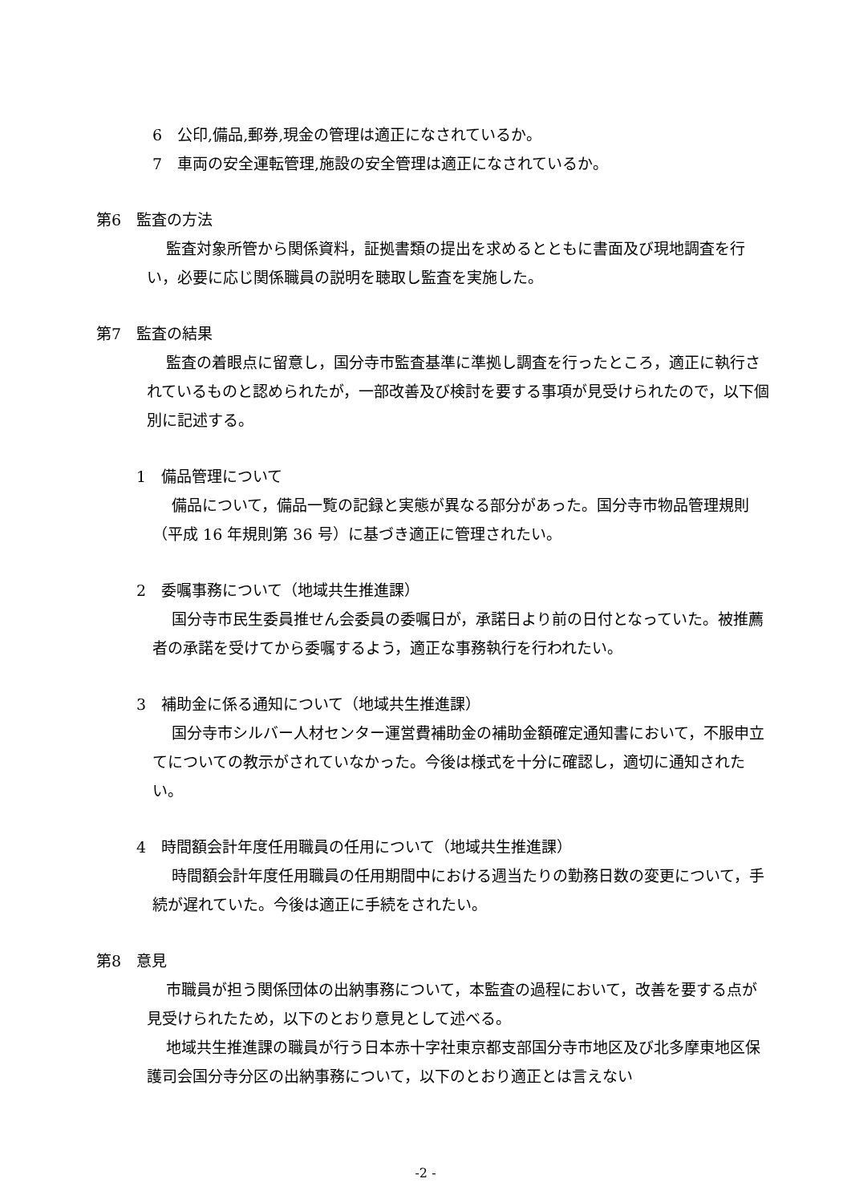6　公印,備品,郵券,現金の管理は適正になされているか。
7　車両の安全運転管理,施設の安全管理は適正になされているか。
第6　監査の方法
監査対象所管から関係資料，証拠書類の提出を求めるとともに書面及び現地調査を行い，必要に応じ関係職員の説明を聴取し監査を実施した。
第7　監査の結果
監査の着眼点に留意し，国分寺市監査基準に準拠し調査を行ったところ，適正に執行されているものと認められたが，一部改善及び検討を要する事項が見受けられたので，以下個別に記述する。
1　備品管理について
備品について，備品一覧の記録と実態が異なる部分があった。国分寺市物品管理規則（平成 16 年規則第 36 号）に基づき適正に管理されたい。
2　委嘱事務について（地域共生推進課）
国分寺市民生委員推せん会委員の委嘱日が，承諾日より前の日付となっていた。被推薦者の承諾を受けてから委嘱するよう，適正な事務執行を行われたい。
3　補助金に係る通知について（地域共生推進課）
国分寺市シルバー人材センター運営費補助金の補助金額確定通知書において，不服申立てについての教示がされていなかった。今後は様式を十分に確認し，適切に通知されたい。
4　時間額会計年度任用職員の任用について（地域共生推進課）
時間額会計年度任用職員の任用期間中における週当たりの勤務日数の変更について，手続が遅れていた。今後は適正に手続をされたい。
第8　意見
市職員が担う関係団体の出納事務について，本監査の過程において，改善を要する点が見受けられたため，以下のとおり意見として述べる。
地域共生推進課の職員が行う日本赤十字社東京都支部国分寺市地区及び北多摩東地区保護司会国分寺分区の出納事務について，以下のとおり適正とは言えない
-2 -